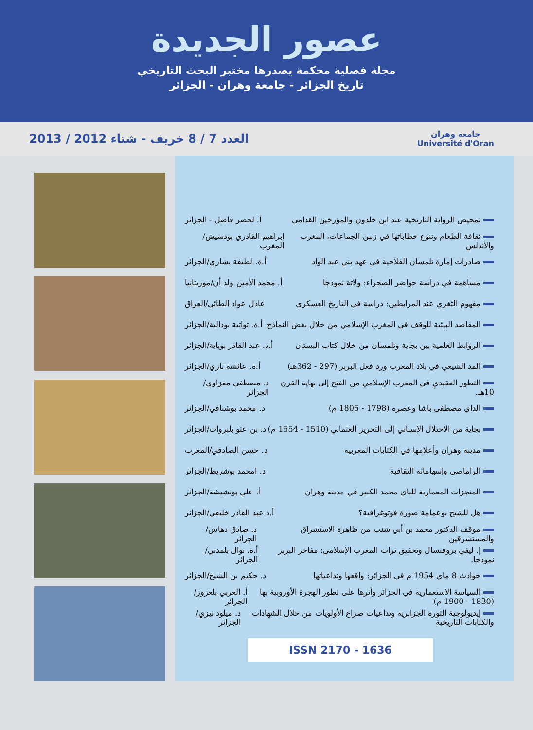عصور الجديدة
مجلة فصلية محكمة يصدرها مختبر البحث التاريخي
تاريخ الجزائر - جامعة وهران - الجزائر
العدد 7 / 8 خريف - شتاء 2012 / 2013
جامعة وهران
Université d'Oran
تمحيص الرواية التاريخية عند ابن خلدون والمؤرخين القدامى أ. لخضر فاضل - الجزائر
ثقافة الطعام وتنوع خطاباتها في زمن الجماعات، المغرب والأندلس إبراهيم القادري بودشيش/المغرب
صادرات إمارة تلمسان الفلاحية في عهد بني عبد الواد أ.ة. لطيفة بشاري/الجزائر
مساهمة في دراسة حواضر الصحراء: ولاتة نموذجا أ. محمد الأمين ولد أن/موريتانيا
مفهوم الثغري عند المرابطين: دراسة في التاريخ العسكري عادل عواد الطائي/العراق
المقاصد البيئية للوقف في المغرب الإسلامي من خلال بعض النماذج أ.ة. تواتية بودالية/الجزائر
الروابط العلمية بين بجاية وتلمسان من خلال كتاب البستان أ.د. عبد القادر بوباية/الجزائر
المد الشيعي في بلاد المغرب ورد فعل البربر (297 - 362هـ) أ.ة. عائشة تازي/الجزائر
التطور العقيدي في المغرب الإسلامي من الفتح إلى نهاية القرن 10هـ. د. مصطفى مغزاوي/الجزائر
الداي مصطفى باشا وعصره (1798 - 1805 م) د. محمد بوشنافي/الجزائر
بجاية من الاحتلال الإسباني إلى التحرير العثماني (1510 - 1554 م) د. بن عتو بلبروات/الجزائر
مدينة وهران وأعلامها في الكتابات المغربية د. حسن الصادقي/المغرب
الراماصي وإسهاماته الثقافية د. امحمد بوشريط/الجزائر
المنجزات المعمارية للباي محمد الكبير في مدينة وهران أ. علي بوتشيشة/الجزائر
هل للشيخ بوعمامة صورة فوتوغرافية؟ أ.د عبد القادر خليفي/الجزائر
موقف الدكتور محمد بن أبي شنب من ظاهرة الاستشراق والمستشرقين د. صادق دهاش/الجزائر
إ. ليفي بروفنسال وتحقيق تراث المغرب الإسلامي: مفاخر البربر نموذجا. أ.ة. نوال بلمدني/الجزائر
حوادث 8 ماي 1954 م في الجزائر: واقعها وتداعياتها د. حكيم بن الشيخ/الجزائر
السياسة الاستعمارية في الجزائر وأثرها على تطور الهجرة الأوروبية بها (1830 - 1900 م) أ. العربي بلعزوز/الجزائر
إيديولوجية الثورة الجزائرية وتداعيات صراع الأولويات من خلال الشهادات والكتابات التاريخية د. ميلود تيزي/الجزائر
ISSN 2170 - 1636